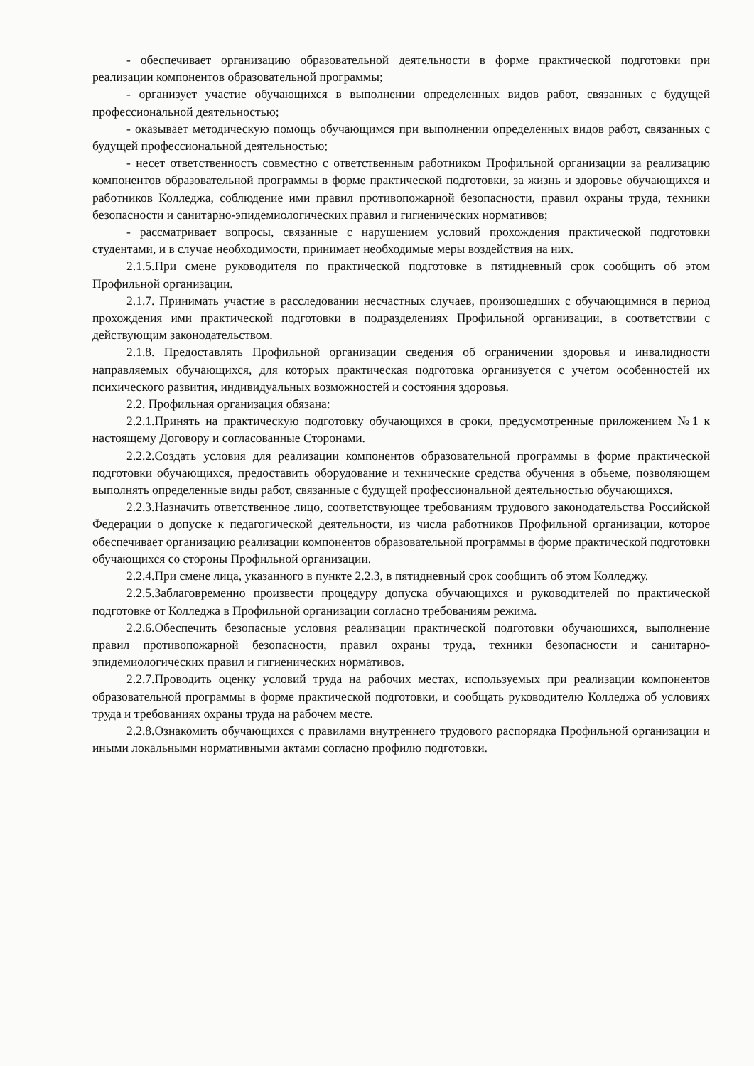- обеспечивает организацию образовательной деятельности в форме практической подготовки при реализации компонентов образовательной программы;
- организует участие обучающихся в выполнении определенных видов работ, связанных с будущей профессиональной деятельностью;
- оказывает методическую помощь обучающимся при выполнении определенных видов работ, связанных с будущей профессиональной деятельностью;
- несет ответственность совместно с ответственным работником Профильной организации за реализацию компонентов образовательной программы в форме практической подготовки, за жизнь и здоровье обучающихся и работников Колледжа, соблюдение ими правил противопожарной безопасности, правил охраны труда, техники безопасности и санитарно-эпидемиологических правил и гигиенических нормативов;
- рассматривает вопросы, связанные с нарушением условий прохождения практической подготовки студентами, и в случае необходимости, принимает необходимые меры воздействия на них.
2.1.5.При смене руководителя по практической подготовке в пятидневный срок сообщить об этом Профильной организации.
2.1.7. Принимать участие в расследовании несчастных случаев, произошедших с обучающимися в период прохождения ими практической подготовки в подразделениях Профильной организации, в соответствии с действующим законодательством.
2.1.8. Предоставлять Профильной организации сведения об ограничении здоровья и инвалидности направляемых обучающихся, для которых практическая подготовка организуется с учетом особенностей их психического развития, индивидуальных возможностей и состояния здоровья.
2.2. Профильная организация обязана:
2.2.1.Принять на практическую подготовку обучающихся в сроки, предусмотренные приложением №1 к настоящему Договору и согласованные Сторонами.
2.2.2.Создать условия для реализации компонентов образовательной программы в форме практической подготовки обучающихся, предоставить оборудование и технические средства обучения в объеме, позволяющем выполнять определенные виды работ, связанные с будущей профессиональной деятельностью обучающихся.
2.2.3.Назначить ответственное лицо, соответствующее требованиям трудового законодательства Российской Федерации о допуске к педагогической деятельности, из числа работников Профильной организации, которое обеспечивает организацию реализации компонентов образовательной программы в форме практической подготовки обучающихся со стороны Профильной организации.
2.2.4.При смене лица, указанного в пункте 2.2.3, в пятидневный срок сообщить об этом Колледжу.
2.2.5.Заблаговременно произвести процедуру допуска обучающихся и руководителей по практической подготовке от Колледжа в Профильной организации согласно требованиям режима.
2.2.6.Обеспечить безопасные условия реализации практической подготовки обучающихся, выполнение правил противопожарной безопасности, правил охраны труда, техники безопасности и санитарно-эпидемиологических правил и гигиенических нормативов.
2.2.7.Проводить оценку условий труда на рабочих местах, используемых при реализации компонентов образовательной программы в форме практической подготовки, и сообщать руководителю Колледжа об условиях труда и требованиях охраны труда на рабочем месте.
2.2.8.Ознакомить обучающихся с правилами внутреннего трудового распорядка Профильной организации и иными локальными нормативными актами согласно профилю подготовки.